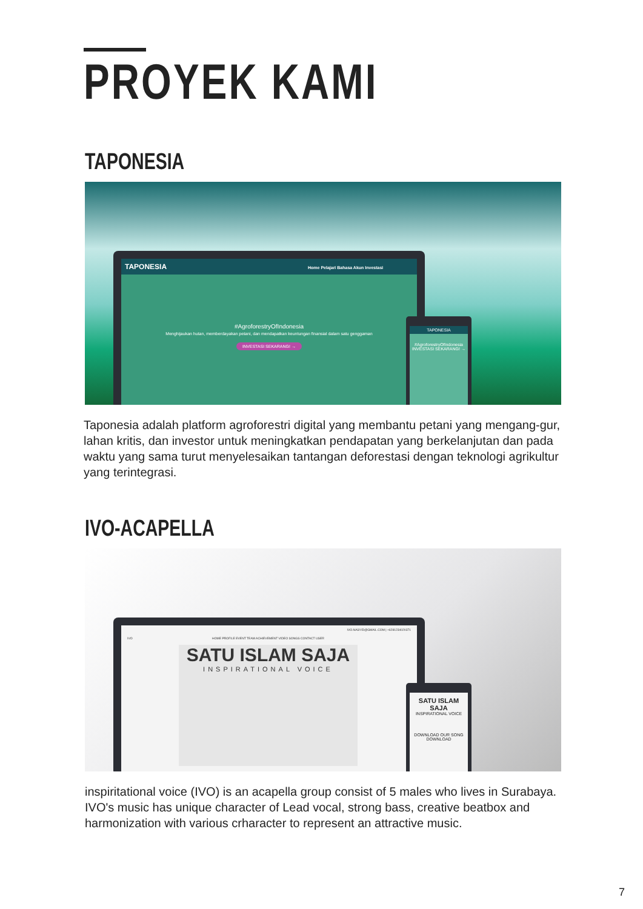PROYEK KAMI
TAPONESIA
TAPONESIA Home Pelajari Bahasa Akun Investasi
#AgroforestryOfIndonesia
Menghijaukan hutan, memberdayakan petani, dan mendapatkan keuntungan finansial dalam satu genggaman
INVESTASI SEKARANG! →
TAPONESIA
#AgroforestryOfIndonesia
INVESTASI SEKARANG! →
Taponesia adalah platform agroforestri digital yang membantu petani yang mengang-gur, lahan kritis, dan investor untuk meningkatkan pendapatan yang berkelanjutan dan pada waktu yang sama turut menyelesaikan tantangan deforestasi dengan teknologi agrikultur yang terintegrasi.
IVO-ACAPELLA
IVO.NASYID@GMAIL.COM | +6281234020371
IVO HOME PROFILE EVENT TEAM ACHIEVEMENT VIDEO SONGS CONTACT USER
SATU ISLAM SAJA
INSPIRATIONAL VOICE
SATU ISLAM SAJA
INSPIRATIONAL VOICE
DOWNLOAD OUR SONG
DOWNLOAD
inspiritational voice (IVO) is an acapella group consist of 5 males who lives in Surabaya. IVO's music has unique character of Lead vocal, strong bass, creative beatbox and harmonization with various crharacter to represent an attractive music.
7